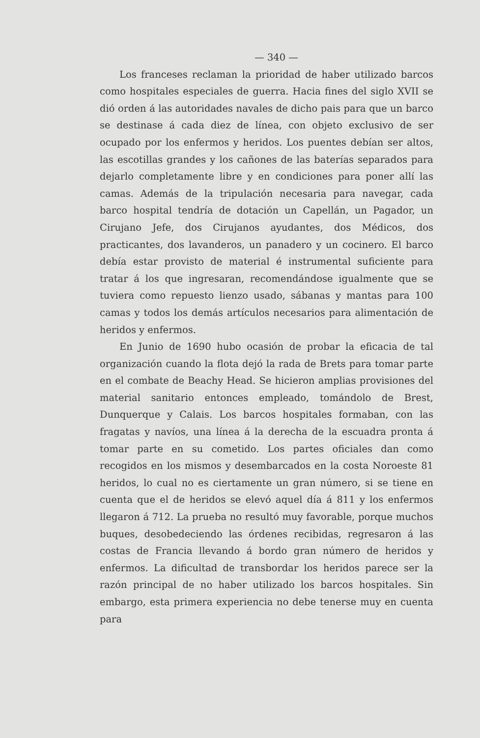— 340 —
Los franceses reclaman la prioridad de haber utilizado barcos como hospitales especiales de guerra. Hacia fines del siglo XVII se dió orden á las autoridades navales de dicho pais para que un barco se destinase á cada diez de línea, con objeto exclusivo de ser ocupado por los enfermos y heridos. Los puentes debían ser altos, las escotillas grandes y los cañones de las baterías separados para dejarlo completamente libre y en condiciones para poner allí las camas. Además de la tripulación necesaria para navegar, cada barco hospital tendría de dotación un Capellán, un Pagador, un Cirujano Jefe, dos Cirujanos ayudantes, dos Médicos, dos practicantes, dos lavanderos, un panadero y un cocinero. El barco debía estar provisto de material é instrumental suficiente para tratar á los que ingresaran, recomendándose igualmente que se tuviera como repuesto lienzo usado, sábanas y mantas para 100 camas y todos los demás artículos necesarios para alimentación de heridos y enfermos.
En Junio de 1690 hubo ocasión de probar la eficacia de tal organización cuando la flota dejó la rada de Brets para tomar parte en el combate de Beachy Head. Se hicieron amplias provisiones del material sanitario entonces empleado, tomándolo de Brest, Dunquerque y Calais. Los barcos hospitales formaban, con las fragatas y navíos, una línea á la derecha de la escuadra pronta á tomar parte en su cometido. Los partes oficiales dan como recogidos en los mismos y desembarcados en la costa Noroeste 81 heridos, lo cual no es ciertamente un gran número, si se tiene en cuenta que el de heridos se elevó aquel día á 811 y los enfermos llegaron á 712. La prueba no resultó muy favorable, porque muchos buques, desobedeciendo las órdenes recibidas, regresaron á las costas de Francia llevando á bordo gran número de heridos y enfermos. La dificultad de transbordar los heridos parece ser la razón principal de no haber utilizado los barcos hospitales. Sin embargo, esta primera experiencia no debe tenerse muy en cuenta para